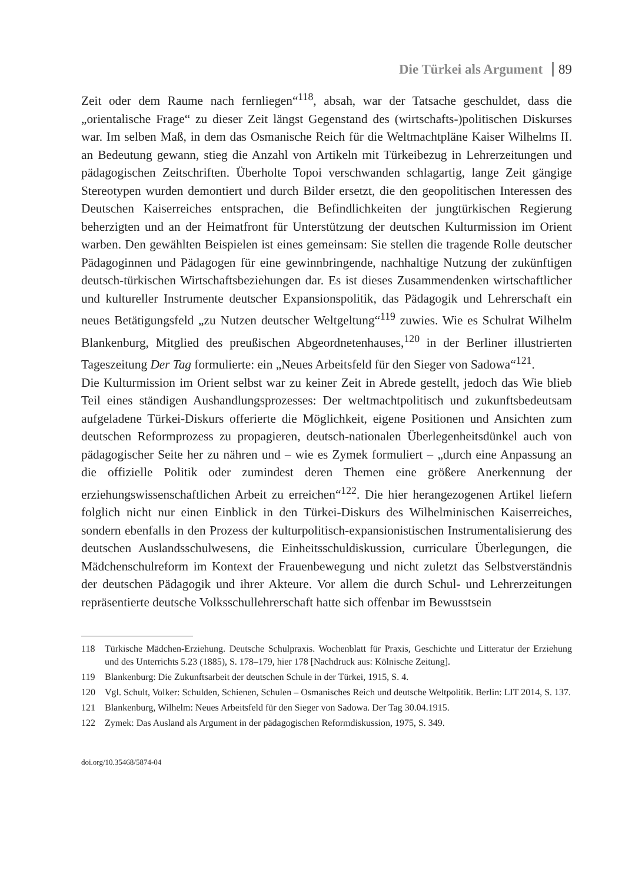Die Türkei als Argument 89
Zeit oder dem Raume nach fernliegen“<sup>118</sup>, absah, war der Tatsache geschuldet, dass die „orientalische Frage“ zu dieser Zeit längst Gegenstand des (wirtschafts-)politischen Diskurses war. Im selben Maß, in dem das Osmanische Reich für die Weltmachtpläne Kaiser Wilhelms II. an Bedeutung gewann, stieg die Anzahl von Artikeln mit Türkeibezug in Lehrerzeitungen und pädagogischen Zeitschriften. Überholte Topoi verschwanden schlagartig, lange Zeit gängige Stereotypen wurden demontiert und durch Bilder ersetzt, die den geopolitischen Interessen des Deutschen Kaiserreiches entsprachen, die Befindlichkeiten der jungtürkischen Regierung beherzigten und an der Heimatfront für Unterstützung der deutschen Kulturmission im Orient warben. Den gewählten Beispielen ist eines gemeinsam: Sie stellen die tragende Rolle deutscher Pädagoginnen und Pädagogen für eine gewinnbringende, nachhaltige Nutzung der zukünftigen deutsch-türkischen Wirtschaftsbeziehungen dar. Es ist dieses Zusammendenken wirtschaftlicher und kultureller Instrumente deutscher Expansionspolitik, das Pädagogik und Lehrerschaft ein neues Betätigungsfeld „zu Nutzen deutscher Weltgeltung“<sup>119</sup> zuwies. Wie es Schulrat Wilhelm Blankenburg, Mitglied des preußischen Abgeordnetenhauses,<sup>120</sup> in der Berliner illustrierten Tageszeitung Der Tag formulierte: ein „Neues Arbeitsfeld für den Sieger von Sadowa“<sup>121</sup>.
Die Kulturmission im Orient selbst war zu keiner Zeit in Abrede gestellt, jedoch das Wie blieb Teil eines ständigen Aushandlungsprozesses: Der weltmachtpolitisch und zukunftsbedeutsam aufgeladene Türkei-Diskurs offerierte die Möglichkeit, eigene Positionen und Ansichten zum deutschen Reformprozess zu propagieren, deutsch-nationalen Überlegenheitsdünkel auch von pädagogischer Seite her zu nähren und – wie es Zymek formuliert – „durch eine Anpassung an die offizielle Politik oder zumindest deren Themen eine größere Anerkennung der erziehungswissenschaftlichen Arbeit zu erreichen“<sup>122</sup>. Die hier herangezogenen Artikel liefern folglich nicht nur einen Einblick in den Türkei-Diskurs des Wilhelminischen Kaiserreiches, sondern ebenfalls in den Prozess der kulturpolitisch-expansionistischen Instrumentalisierung des deutschen Auslandsschulwesens, die Einheitsschuldiskussion, curriculare Überlegungen, die Mädchenschulreform im Kontext der Frauenbewegung und nicht zuletzt das Selbstverständnis der deutschen Pädagogik und ihrer Akteure. Vor allem die durch Schul- und Lehrerzeitungen repräsentierte deutsche Volksschullehrerschaft hatte sich offenbar im Bewusstsein
118 Türkische Mädchen-Erziehung. Deutsche Schulpraxis. Wochenblatt für Praxis, Geschichte und Litteratur der Erziehung und des Unterrichts 5.23 (1885), S. 178–179, hier 178 [Nachdruck aus: Kölnische Zeitung].
119 Blankenburg: Die Zukunftsarbeit der deutschen Schule in der Türkei, 1915, S. 4.
120 Vgl. Schult, Volker: Schulden, Schienen, Schulen – Osmanisches Reich und deutsche Weltpolitik. Berlin: LIT 2014, S. 137.
121 Blankenburg, Wilhelm: Neues Arbeitsfeld für den Sieger von Sadowa. Der Tag 30.04.1915.
122 Zymek: Das Ausland als Argument in der pädagogischen Reformdiskussion, 1975, S. 349.
doi.org/10.35468/5874-04